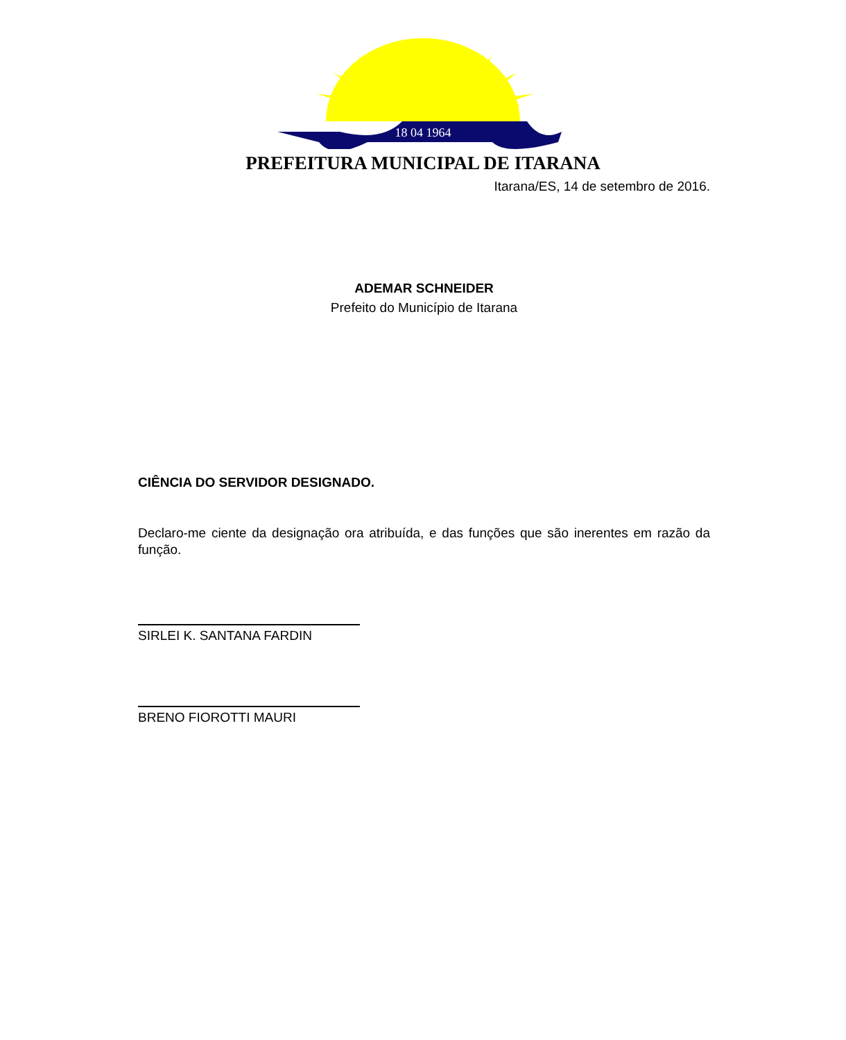18 04 1964
PREFEITURA MUNICIPAL DE ITARANA
Itarana/ES, 14 de setembro de 2016.
ADEMAR SCHNEIDER
Prefeito do Município de Itarana
CIÊNCIA DO SERVIDOR DESIGNADO.
Declaro-me ciente da designação ora atribuída, e das funções que são inerentes em razão da função.
SIRLEI K. SANTANA FARDIN
BRENO FIOROTTI MAURI